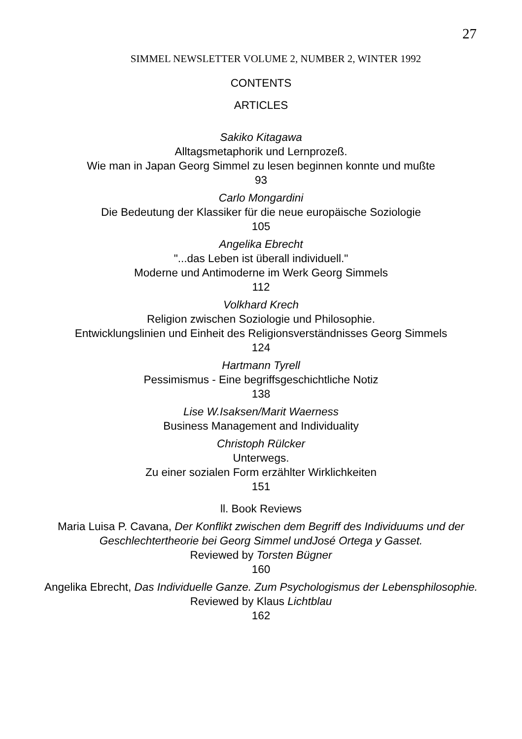27
SIMMEL NEWSLETTER VOLUME 2, NUMBER 2, WINTER 1992
CONTENTS
ARTICLES
Sakiko Kitagawa
Alltagsmetaphorik und Lernprozeß.
Wie man in Japan Georg Simmel zu lesen beginnen konnte und mußte
93
Carlo Mongardini
Die Bedeutung der Klassiker für die neue europäische Soziologie
105
Angelika Ebrecht
"...das Leben ist überall individuell."
Moderne und Antimoderne im Werk Georg Simmels
112
Volkhard Krech
Religion zwischen Soziologie und Philosophie.
Entwicklungslinien und Einheit des Religionsverständnisses Georg Simmels
124
Hartmann Tyrell
Pessimismus - Eine begriffsgeschichtliche Notiz
138
Lise W.Isaksen/Marit Waerness
Business Management and Individuality
Christoph Rülcker
Unterwegs.
Zu einer sozialen Form erzählter Wirklichkeiten
151
ll. Book Reviews
Maria Luisa P. Cavana, Der Konflikt zwischen dem Begriff des Individuums und der Geschlechtertheorie bei Georg Simmel undJosé Ortega y Gasset.
Reviewed by Torsten Bügner
160
Angelika Ebrecht, Das Individuelle Ganze. Zum Psychologismus der Lebensphilosophie.
Reviewed by Klaus Lichtblau
162